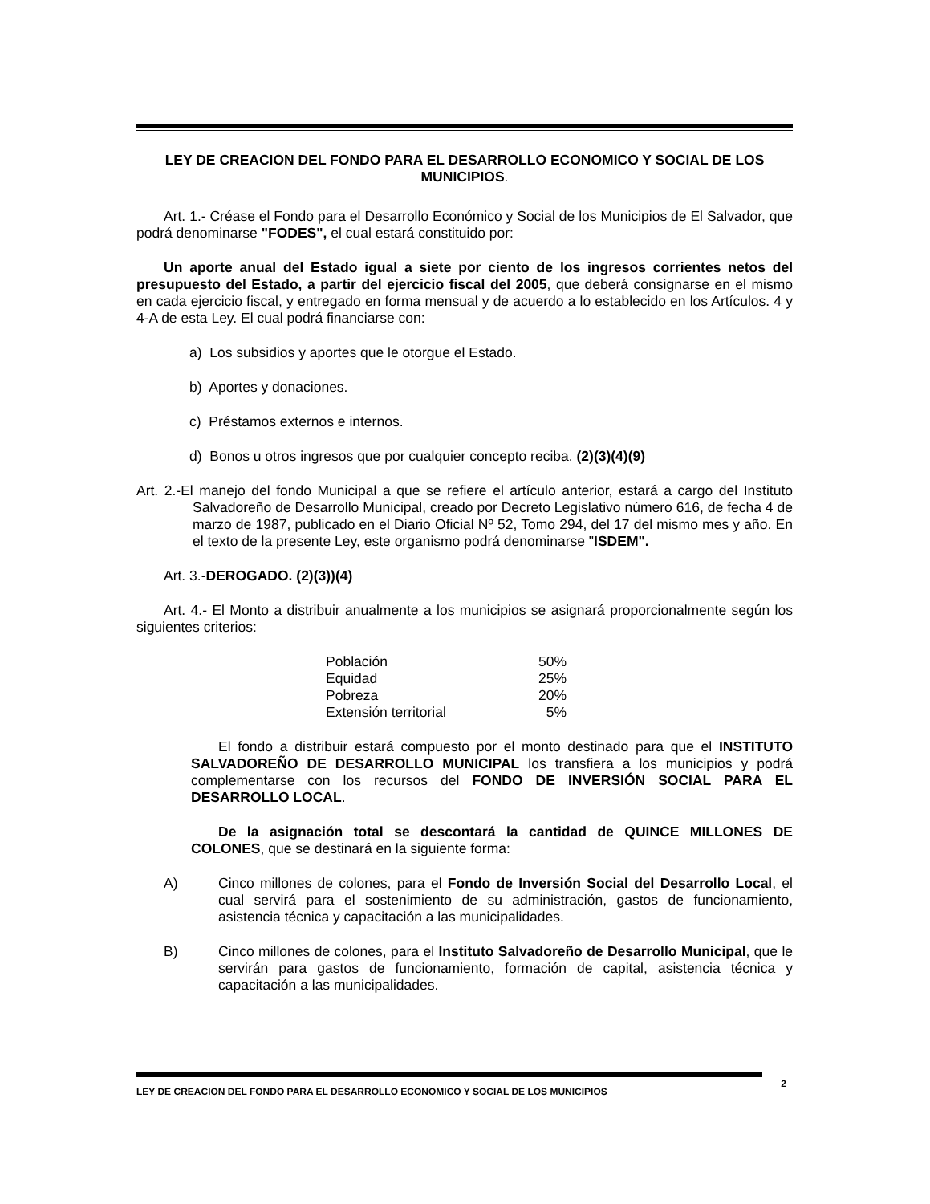LEY DE CREACION DEL FONDO PARA EL DESARROLLO ECONOMICO Y SOCIAL DE LOS MUNICIPIOS.
Art. 1.- Créase el Fondo para el Desarrollo Económico y Social de los Municipios de El Salvador, que podrá denominarse "FODES", el cual estará constituido por:
Un aporte anual del Estado igual a siete por ciento de los ingresos corrientes netos del presupuesto del Estado, a partir del ejercicio fiscal del 2005, que deberá consignarse en el mismo en cada ejercicio fiscal, y entregado en forma mensual y de acuerdo a lo establecido en los Artículos. 4 y 4-A de esta Ley. El cual podrá financiarse con:
a) Los subsidios y aportes que le otorgue el Estado.
b) Aportes y donaciones.
c) Préstamos externos e internos.
d) Bonos u otros ingresos que por cualquier concepto reciba. (2)(3)(4)(9)
Art. 2.-El manejo del fondo Municipal a que se refiere el artículo anterior, estará a cargo del Instituto Salvadoreño de Desarrollo Municipal, creado por Decreto Legislativo número 616, de fecha 4 de marzo de 1987, publicado en el Diario Oficial Nº 52, Tomo 294, del 17 del mismo mes y año. En el texto de la presente Ley, este organismo podrá denominarse "ISDEM".
Art. 3.-DEROGADO. (2)(3))(4)
Art. 4.- El Monto a distribuir anualmente a los municipios se asignará proporcionalmente según los siguientes criterios:
| Población | 50% |
| Equidad | 25% |
| Pobreza | 20% |
| Extensión territorial | 5% |
El fondo a distribuir estará compuesto por el monto destinado para que el INSTITUTO SALVADOREÑO DE DESARROLLO MUNICIPAL los transfiera a los municipios y podrá complementarse con los recursos del FONDO DE INVERSIÓN SOCIAL PARA EL DESARROLLO LOCAL.
De la asignación total se descontará la cantidad de QUINCE MILLONES DE COLONES, que se destinará en la siguiente forma:
A) Cinco millones de colones, para el Fondo de Inversión Social del Desarrollo Local, el cual servirá para el sostenimiento de su administración, gastos de funcionamiento, asistencia técnica y capacitación a las municipalidades.
B) Cinco millones de colones, para el Instituto Salvadoreño de Desarrollo Municipal, que le servirán para gastos de funcionamiento, formación de capital, asistencia técnica y capacitación a las municipalidades.
2
LEY DE CREACION DEL FONDO PARA EL DESARROLLO ECONOMICO Y SOCIAL DE LOS MUNICIPIOS